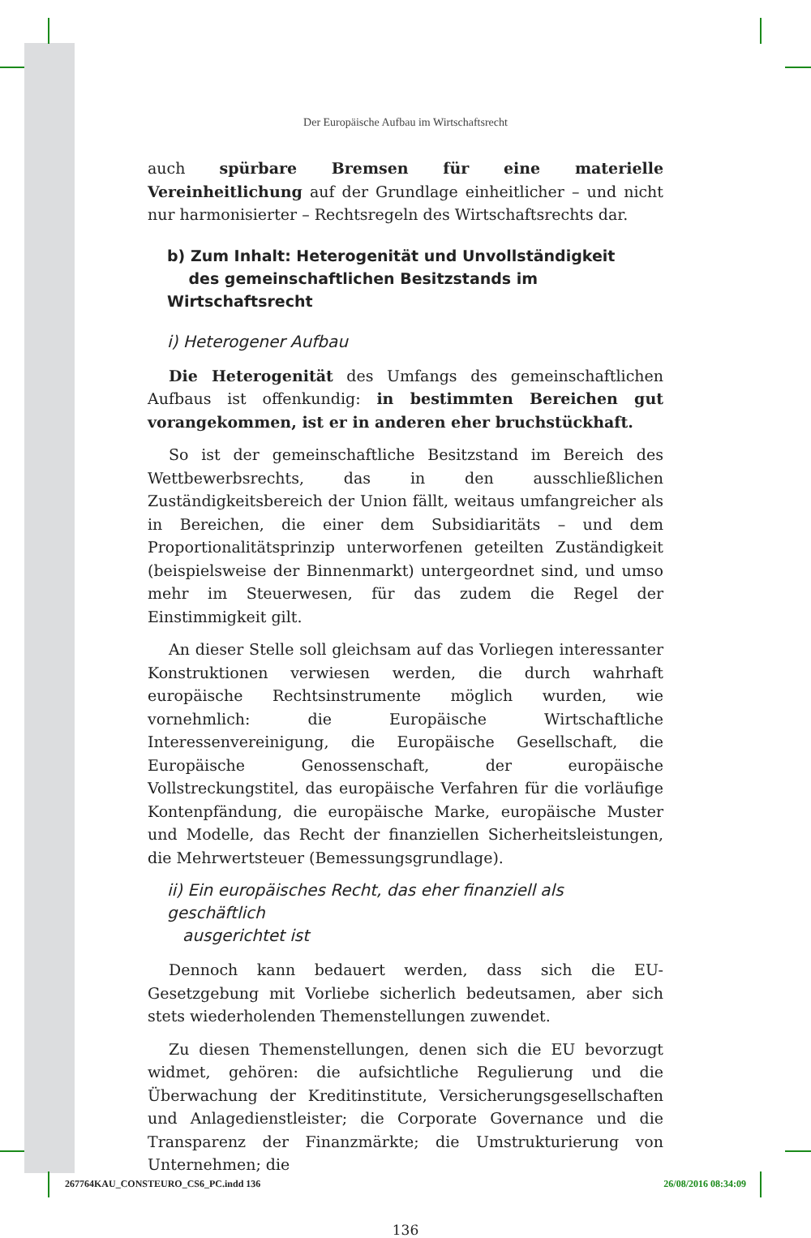Der Europäische Aufbau im Wirtschaftsrecht
auch spürbare Bremsen für eine materielle Vereinheitlichung auf der Grundlage einheitlicher – und nicht nur harmonisierter – Rechtsregeln des Wirtschaftsrechts dar.
b) Zum Inhalt: Heterogenität und Unvollständigkeit
des gemeinschaftlichen Besitzstands im Wirtschaftsrecht
i) Heterogener Aufbau
Die Heterogenität des Umfangs des gemeinschaftlichen Aufbaus ist offenkundig: in bestimmten Bereichen gut vorangekommen, ist er in anderen eher bruchstückhaft.
So ist der gemeinschaftliche Besitzstand im Bereich des Wettbewerbsrechts, das in den ausschließlichen Zuständigkeitsbereich der Union fällt, weitaus umfangreicher als in Bereichen, die einer dem Subsidiaritäts – und dem Proportionalitätsprinzip unterworfenen geteilten Zuständigkeit (beispielsweise der Binnenmarkt) untergeordnet sind, und umso mehr im Steuerwesen, für das zudem die Regel der Einstimmigkeit gilt.
An dieser Stelle soll gleichsam auf das Vorliegen interessanter Konstruktionen verwiesen werden, die durch wahrhaft europäische Rechtsinstrumente möglich wurden, wie vornehmlich: die Europäische Wirtschaftliche Interessenvereinigung, die Europäische Gesellschaft, die Europäische Genossenschaft, der europäische Vollstreckungstitel, das europäische Verfahren für die vorläufige Kontenpfändung, die europäische Marke, europäische Muster und Modelle, das Recht der finanziellen Sicherheitsleistungen, die Mehrwertsteuer (Bemessungsgrundlage).
ii) Ein europäisches Recht, das eher finanziell als geschäftlich
ausgerichtet ist
Dennoch kann bedauert werden, dass sich die EU-Gesetzgebung mit Vorliebe sicherlich bedeutsamen, aber sich stets wiederholenden Themenstellungen zuwendet.
Zu diesen Themenstellungen, denen sich die EU bevorzugt widmet, gehören: die aufsichtliche Regulierung und die Überwachung der Kreditinstitute, Versicherungsgesellschaften und Anlagedienstleister; die Corporate Governance und die Transparenz der Finanzmärkte; die Umstrukturierung von Unternehmen; die
136
267764KAU_CONSTEURO_CS6_PC.indd 136 26/08/2016 08:34:09